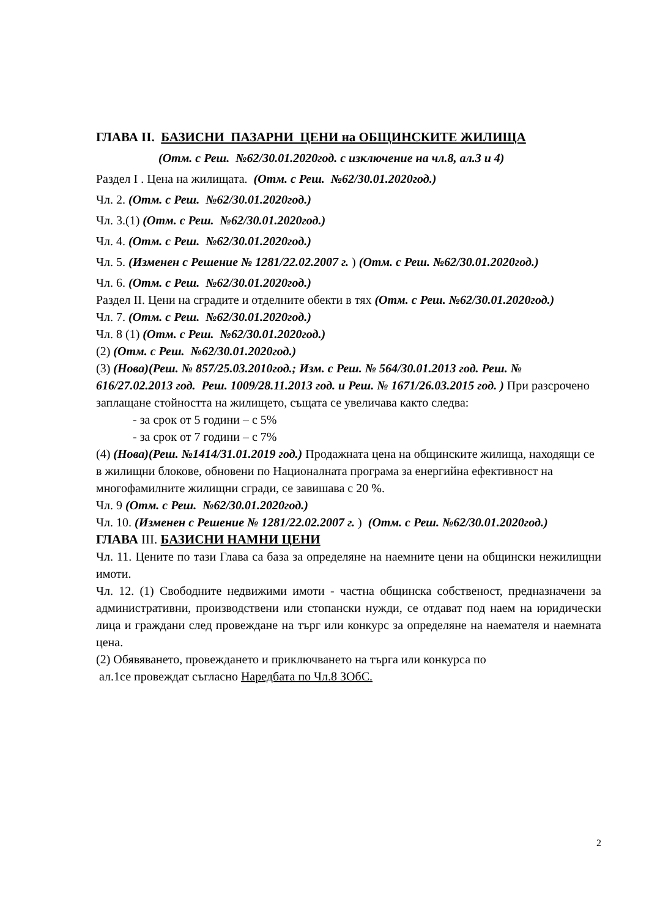ГЛАВА II. БАЗИСНИ ПАЗАРНИ ЦЕНИ на ОБЩИНСКИТЕ ЖИЛИЩА
(Отм. с Реш. №62/30.01.2020год. с изключение на чл.8, ал.3 и 4)
Раздел I . Цена на жилищата. (Отм. с Реш. №62/30.01.2020год.)
Чл. 2. (Отм. с Реш. №62/30.01.2020год.)
Чл. 3.(1) (Отм. с Реш. №62/30.01.2020год.)
Чл. 4. (Отм. с Реш. №62/30.01.2020год.)
Чл. 5. (Изменен с Решение № 1281/22.02.2007 г. ) (Отм. с Реш. №62/30.01.2020год.)
Чл. 6. (Отм. с Реш. №62/30.01.2020год.)
Раздел II. Цени на сградите и отделните обекти в тях (Отм. с Реш. №62/30.01.2020год.)
Чл. 7. (Отм. с Реш. №62/30.01.2020год.)
Чл. 8 (1) (Отм. с Реш. №62/30.01.2020год.)
(2) (Отм. с Реш. №62/30.01.2020год.)
(3) (Нова)(Реш. № 857/25.03.2010год.; Изм. с Реш. № 564/30.01.2013 год. Реш. № 616/27.02.2013 год. Реш. 1009/28.11.2013 год. и Реш. № 1671/26.03.2015 год. ) При разсрочено заплащане стойността на жилището, същата се увеличава както следва:
- за срок от 5 години – с 5%
- за срок от 7 години – с 7%
(4) (Нова)(Реш. №1414/31.01.2019 год.) Продажната цена на общинските жилища, находящи се в жилищни блокове, обновени по Националната програма за енергийна ефективност на многофамилните жилищни сгради, се завишава с 20 %.
Чл. 9 (Отм. с Реш. №62/30.01.2020год.)
Чл. 10. (Изменен с Решение № 1281/22.02.2007 г. ) (Отм. с Реш. №62/30.01.2020год.)
ГЛАВА III. БАЗИСНИ НАМНИ ЦЕНИ
Чл. 11. Цените по тази Глава са база за определяне на наемните цени на общински нежилищни имоти.
Чл. 12. (1) Свободните недвижими имоти - частна общинска собственост, предназначени за административни, производствени или стопански нужди, се отдават под наем на юридически лица и граждани след провеждане на търг или конкурс за определяне на наемателя и наемната цена.
(2) Обявяването, провеждането и приключването на търга или конкурса по
ал.1се провеждат съгласно Наредбата по Чл.8 ЗОбС.
2